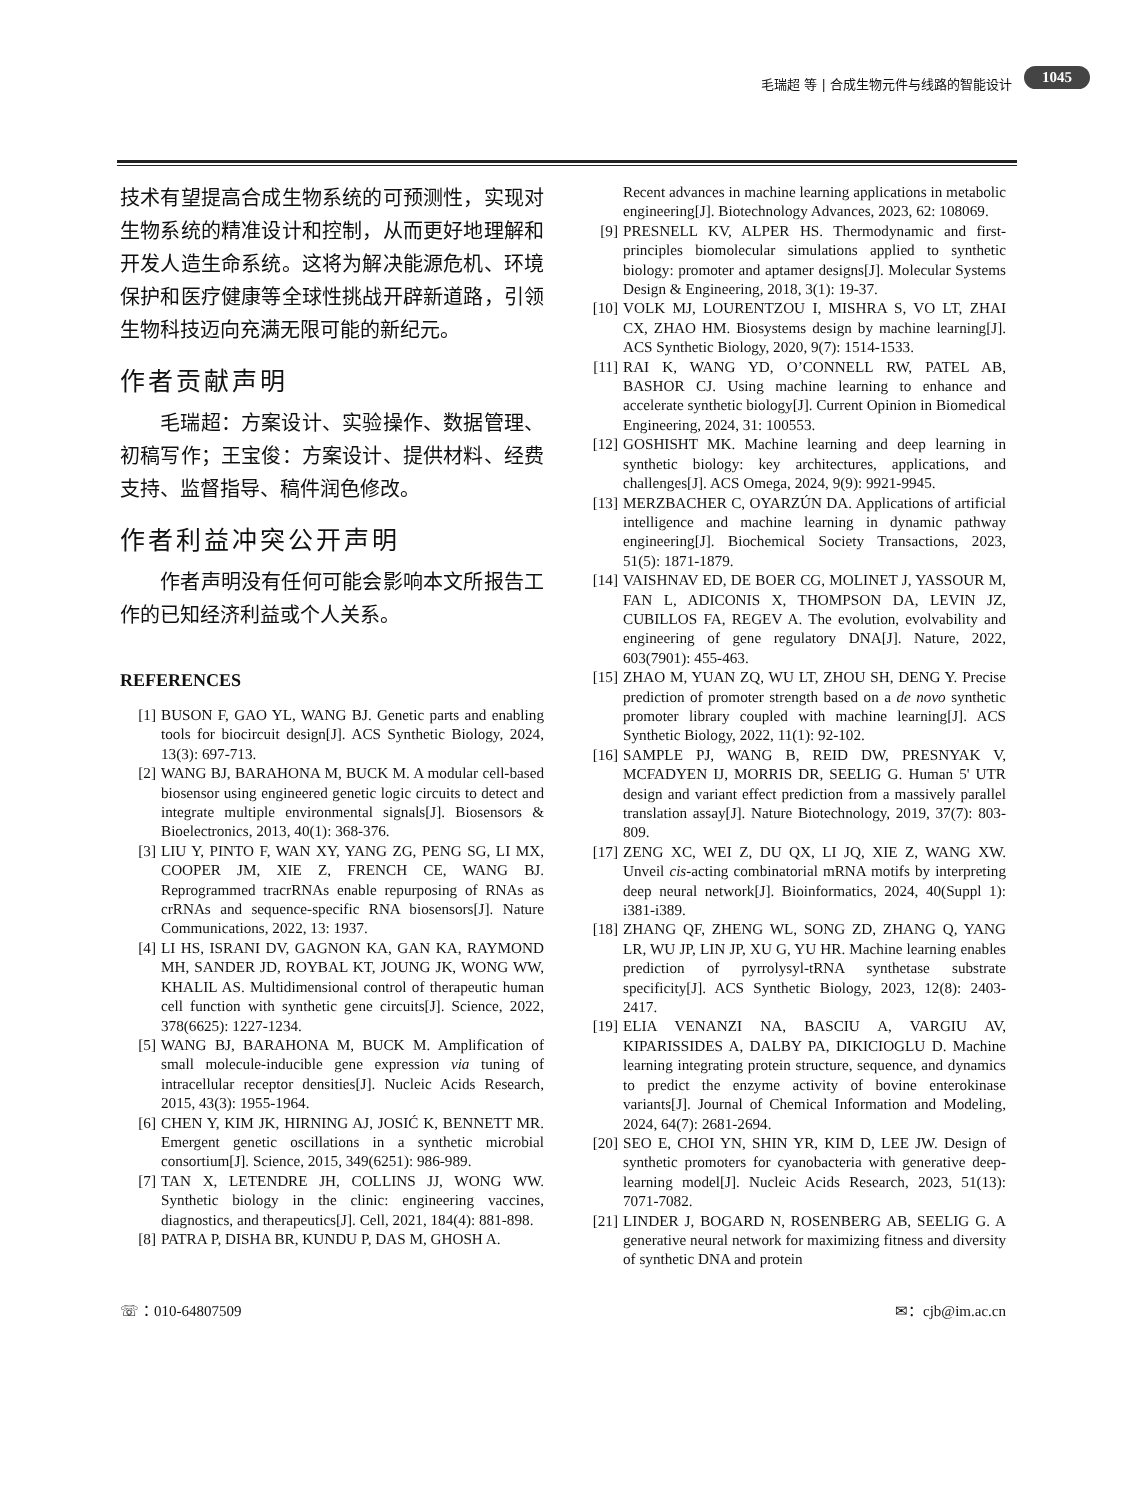毛瑞超 等 | 合成生物元件与线路的智能设计 1045
技术有望提高合成生物系统的可预测性，实现对生物系统的精准设计和控制，从而更好地理解和开发人造生命系统。这将为解决能源危机、环境保护和医疗健康等全球性挑战开辟新道路，引领生物科技迈向充满无限可能的新纪元。
作者贡献声明
  毛瑞超：方案设计、实验操作、数据管理、初稿写作；王宝俊：方案设计、提供材料、经费支持、监督指导、稿件润色修改。
作者利益冲突公开声明
  作者声明没有任何可能会影响本文所报告工作的已知经济利益或个人关系。
REFERENCES
[1] BUSON F, GAO YL, WANG BJ. Genetic parts and enabling tools for biocircuit design[J]. ACS Synthetic Biology, 2024, 13(3): 697-713.
[2] WANG BJ, BARAHONA M, BUCK M. A modular cell-based biosensor using engineered genetic logic circuits to detect and integrate multiple environmental signals[J]. Biosensors & Bioelectronics, 2013, 40(1): 368-376.
[3] LIU Y, PINTO F, WAN XY, YANG ZG, PENG SG, LI MX, COOPER JM, XIE Z, FRENCH CE, WANG BJ. Reprogrammed tracrRNAs enable repurposing of RNAs as crRNAs and sequence-specific RNA biosensors[J]. Nature Communications, 2022, 13: 1937.
[4] LI HS, ISRANI DV, GAGNON KA, GAN KA, RAYMOND MH, SANDER JD, ROYBAL KT, JOUNG JK, WONG WW, KHALIL AS. Multidimensional control of therapeutic human cell function with synthetic gene circuits[J]. Science, 2022, 378(6625): 1227-1234.
[5] WANG BJ, BARAHONA M, BUCK M. Amplification of small molecule-inducible gene expression via tuning of intracellular receptor densities[J]. Nucleic Acids Research, 2015, 43(3): 1955-1964.
[6] CHEN Y, KIM JK, HIRNING AJ, JOSIĆ K, BENNETT MR. Emergent genetic oscillations in a synthetic microbial consortium[J]. Science, 2015, 349(6251): 986-989.
[7] TAN X, LETENDRE JH, COLLINS JJ, WONG WW. Synthetic biology in the clinic: engineering vaccines, diagnostics, and therapeutics[J]. Cell, 2021, 184(4): 881-898.
[8] PATRA P, DISHA BR, KUNDU P, DAS M, GHOSH A.
Recent advances in machine learning applications in metabolic engineering[J]. Biotechnology Advances, 2023, 62: 108069.
[9] PRESNELL KV, ALPER HS. Thermodynamic and first-principles biomolecular simulations applied to synthetic biology: promoter and aptamer designs[J]. Molecular Systems Design & Engineering, 2018, 3(1): 19-37.
[10] VOLK MJ, LOURENTZOU I, MISHRA S, VO LT, ZHAI CX, ZHAO HM. Biosystems design by machine learning[J]. ACS Synthetic Biology, 2020, 9(7): 1514-1533.
[11] RAI K, WANG YD, O’CONNELL RW, PATEL AB, BASHOR CJ. Using machine learning to enhance and accelerate synthetic biology[J]. Current Opinion in Biomedical Engineering, 2024, 31: 100553.
[12] GOSHISHT MK. Machine learning and deep learning in synthetic biology: key architectures, applications, and challenges[J]. ACS Omega, 2024, 9(9): 9921-9945.
[13] MERZBACHER C, OYARZÚN DA. Applications of artificial intelligence and machine learning in dynamic pathway engineering[J]. Biochemical Society Transactions, 2023, 51(5): 1871-1879.
[14] VAISHNAV ED, DE BOER CG, MOLINET J, YASSOUR M, FAN L, ADICONIS X, THOMPSON DA, LEVIN JZ, CUBILLOS FA, REGEV A. The evolution, evolvability and engineering of gene regulatory DNA[J]. Nature, 2022, 603(7901): 455-463.
[15] ZHAO M, YUAN ZQ, WU LT, ZHOU SH, DENG Y. Precise prediction of promoter strength based on a de novo synthetic promoter library coupled with machine learning[J]. ACS Synthetic Biology, 2022, 11(1): 92-102.
[16] SAMPLE PJ, WANG B, REID DW, PRESNYAK V, MCFADYEN IJ, MORRIS DR, SEELIG G. Human 5' UTR design and variant effect prediction from a massively parallel translation assay[J]. Nature Biotechnology, 2019, 37(7): 803-809.
[17] ZENG XC, WEI Z, DU QX, LI JQ, XIE Z, WANG XW. Unveil cis-acting combinatorial mRNA motifs by interpreting deep neural network[J]. Bioinformatics, 2024, 40(Suppl 1): i381-i389.
[18] ZHANG QF, ZHENG WL, SONG ZD, ZHANG Q, YANG LR, WU JP, LIN JP, XU G, YU HR. Machine learning enables prediction of pyrrolysyl-tRNA synthetase substrate specificity[J]. ACS Synthetic Biology, 2023, 12(8): 2403-2417.
[19] ELIA VENANZI NA, BASCIU A, VARGIU AV, KIPARISSIDES A, DALBY PA, DIKICIOGLU D. Machine learning integrating protein structure, sequence, and dynamics to predict the enzyme activity of bovine enterokinase variants[J]. Journal of Chemical Information and Modeling, 2024, 64(7): 2681-2694.
[20] SEO E, CHOI YN, SHIN YR, KIM D, LEE JW. Design of synthetic promoters for cyanobacteria with generative deep-learning model[J]. Nucleic Acids Research, 2023, 51(13): 7071-7082.
[21] LINDER J, BOGARD N, ROSENBERG AB, SEELIG G. A generative neural network for maximizing fitness and diversity of synthetic DNA and protein
☏：010-64807509 ✉：cjb@im.ac.cn